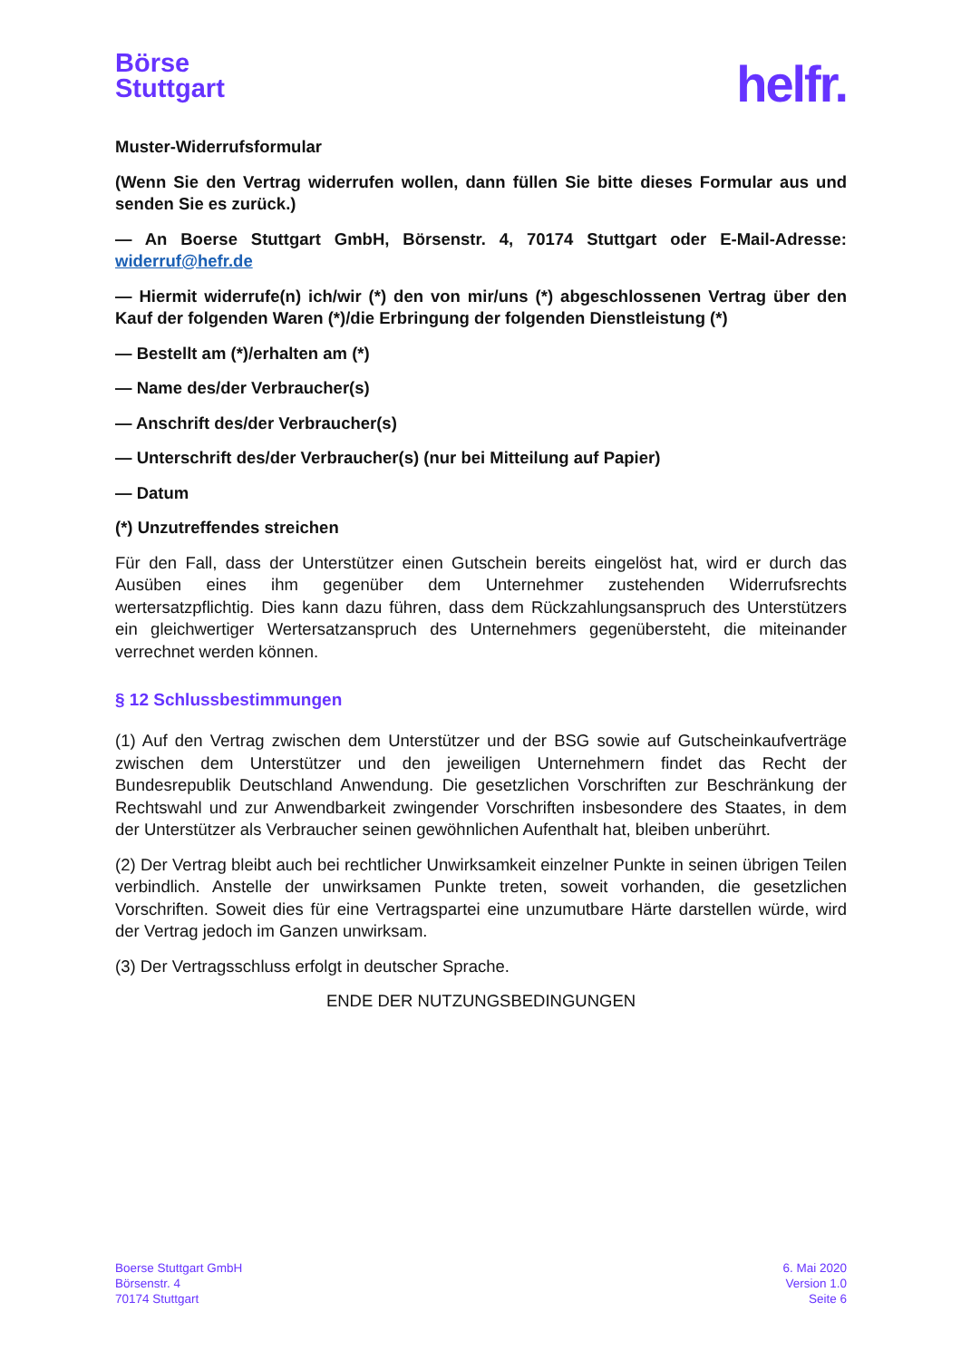Börse
Stuttgart
helfr.
Muster-Widerrufsformular
(Wenn Sie den Vertrag widerrufen wollen, dann füllen Sie bitte dieses Formular aus und senden Sie es zurück.)
— An Boerse Stuttgart GmbH, Börsenstr. 4, 70174 Stuttgart oder E-Mail-Adresse: widerruf@hefr.de
— Hiermit widerrufe(n) ich/wir (*) den von mir/uns (*) abgeschlossenen Vertrag über den Kauf der folgenden Waren (*)/die Erbringung der folgenden Dienstleistung (*)
— Bestellt am (*)/erhalten am (*)
— Name des/der Verbraucher(s)
— Anschrift des/der Verbraucher(s)
— Unterschrift des/der Verbraucher(s) (nur bei Mitteilung auf Papier)
— Datum
(*) Unzutreffendes streichen
Für den Fall, dass der Unterstützer einen Gutschein bereits eingelöst hat, wird er durch das Ausüben eines ihm gegenüber dem Unternehmer zustehenden Widerrufsrechts wertersatzpflichtig. Dies kann dazu führen, dass dem Rückzahlungsanspruch des Unterstützers ein gleichwertiger Wertersatzanspruch des Unternehmers gegenübersteht, die miteinander verrechnet werden können.
§ 12 Schlussbestimmungen
(1) Auf den Vertrag zwischen dem Unterstützer und der BSG sowie auf Gutscheinkaufverträge zwischen dem Unterstützer und den jeweiligen Unternehmern findet das Recht der Bundesrepublik Deutschland Anwendung. Die gesetzlichen Vorschriften zur Beschränkung der Rechtswahl und zur Anwendbarkeit zwingender Vorschriften insbesondere des Staates, in dem der Unterstützer als Verbraucher seinen gewöhnlichen Aufenthalt hat, bleiben unberührt.
(2) Der Vertrag bleibt auch bei rechtlicher Unwirksamkeit einzelner Punkte in seinen übrigen Teilen verbindlich. Anstelle der unwirksamen Punkte treten, soweit vorhanden, die gesetzlichen Vorschriften. Soweit dies für eine Vertragspartei eine unzumutbare Härte darstellen würde, wird der Vertrag jedoch im Ganzen unwirksam.
(3) Der Vertragsschluss erfolgt in deutscher Sprache.
ENDE DER NUTZUNGSBEDINGUNGEN
Boerse Stuttgart GmbH
Börsenstr. 4
70174 Stuttgart
6. Mai 2020
Version 1.0
Seite 6